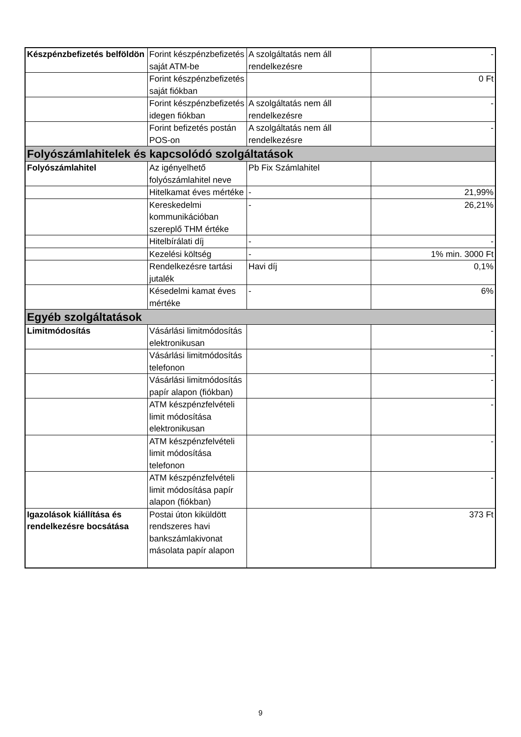| Készpénzbefizetés belföldön | Forint készpénzbefizetés saját ATM-be | A szolgáltatás nem áll rendelkezésre | - |
| | Forint készpénzbefizetés saját fiókban | | 0 Ft |
| | Forint készpénzbefizetés idegen fiókban | A szolgáltatás nem áll rendelkezésre | - |
| | Forint befizetés postán POS-on | A szolgáltatás nem áll rendelkezésre | - |
| Folyószámlahitelek és kapcsolódó szolgáltatások | | | |
| Folyószámlahitel | Az igényelhető folyószámlahitel neve | Pb Fix Számlahitel | |
| | Hitelkamat éves mértéke | - | 21,99% |
| | Kereskedelmi kommunikációban szereplő THM értéke | - | 26,21% |
| | Hitelbírálati díj | - | - |
| | Kezelési költség | - | 1% min. 3000 Ft |
| | Rendelkezésre tartási jutalék | Havi díj | 0,1% |
| | Késedelmi kamat éves mértéke | - | 6% |
| Egyéb szolgáltatások | | | |
| Limitmódosítás | Vásárlási limitmódosítás elektronikusan | | - |
| | Vásárlási limitmódosítás telefonon | | - |
| | Vásárlási limitmódosítás papír alapon (fiókban) | | - |
| | ATM készpénzfelvételi limit módosítása elektronikusan | | - |
| | ATM készpénzfelvételi limit módosítása telefonon | | - |
| | ATM készpénzfelvételi limit módosítása papír alapon (fiókban) | | - |
| Igazolások kiállítása és rendelkezésre bocsátása | Postai úton kiküldött rendszeres havi bankszámlakivonat másolata papír alapon | | 373 Ft |
9